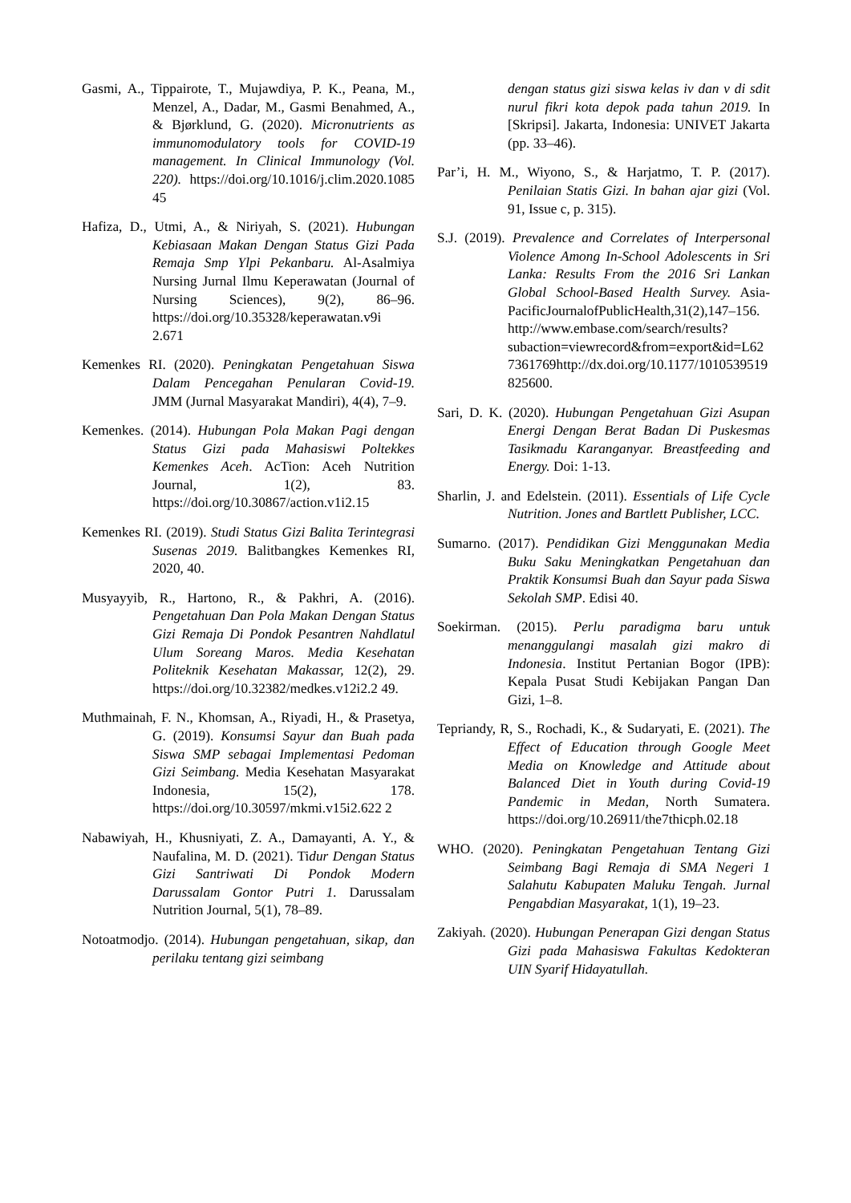Gasmi, A., Tippairote, T., Mujawdiya, P. K., Peana, M., Menzel, A., Dadar, M., Gasmi Benahmed, A., & Bjørklund, G. (2020). Micronutrients as immunomodulatory tools for COVID-19 management. In Clinical Immunology (Vol. 220). https://doi.org/10.1016/j.clim.2020.1085 45
Hafiza, D., Utmi, A., & Niriyah, S. (2021). Hubungan Kebiasaan Makan Dengan Status Gizi Pada Remaja Smp Ylpi Pekanbaru. Al-Asalmiya Nursing Jurnal Ilmu Keperawatan (Journal of Nursing Sciences), 9(2), 86–96. https://doi.org/10.35328/keperawatan.v9i 2.671
Kemenkes RI. (2020). Peningkatan Pengetahuan Siswa Dalam Pencegahan Penularan Covid-19. JMM (Jurnal Masyarakat Mandiri), 4(4), 7–9.
Kemenkes. (2014). Hubungan Pola Makan Pagi dengan Status Gizi pada Mahasiswi Poltekkes Kemenkes Aceh. AcTion: Aceh Nutrition Journal, 1(2), 83. https://doi.org/10.30867/action.v1i2.15
Kemenkes RI. (2019). Studi Status Gizi Balita Terintegrasi Susenas 2019. Balitbangkes Kemenkes RI, 2020, 40.
Musyayyib, R., Hartono, R., & Pakhri, A. (2016). Pengetahuan Dan Pola Makan Dengan Status Gizi Remaja Di Pondok Pesantren Nahdlatul Ulum Soreang Maros. Media Kesehatan Politeknik Kesehatan Makassar, 12(2), 29. https://doi.org/10.32382/medkes.v12i2.2 49.
Muthmainah, F. N., Khomsan, A., Riyadi, H., & Prasetya, G. (2019). Konsumsi Sayur dan Buah pada Siswa SMP sebagai Implementasi Pedoman Gizi Seimbang. Media Kesehatan Masyarakat Indonesia, 15(2), 178. https://doi.org/10.30597/mkmi.v15i2.622 2
Nabawiyah, H., Khusniyati, Z. A., Damayanti, A. Y., & Naufalina, M. D. (2021). Tidur Dengan Status Gizi Santriwati Di Pondok Modern Darussalam Gontor Putri 1. Darussalam Nutrition Journal, 5(1), 78–89.
Notoatmodjo. (2014). Hubungan pengetahuan, sikap, dan perilaku tentang gizi seimbang
dengan status gizi siswa kelas iv dan v di sdit nurul fikri kota depok pada tahun 2019. In [Skripsi]. Jakarta, Indonesia: UNIVET Jakarta (pp. 33–46).
Par’i, H. M., Wiyono, S., & Harjatmo, T. P. (2017). Penilaian Statis Gizi. In bahan ajar gizi (Vol. 91, Issue c, p. 315).
S.J. (2019). Prevalence and Correlates of Interpersonal Violence Among In-School Adolescents in Sri Lanka: Results From the 2016 Sri Lankan Global School-Based Health Survey. Asia-PacificJournalofPublicHealth,31(2),147–156. http://www.embase.com/search/results?subaction=viewrecord&from=export&id=L627361769http://dx.doi.org/10.1177/1010539519825600.
Sari, D. K. (2020). Hubungan Pengetahuan Gizi Asupan Energi Dengan Berat Badan Di Puskesmas Tasikmadu Karanganyar. Breastfeeding and Energy. Doi: 1-13.
Sharlin, J. and Edelstein. (2011). Essentials of Life Cycle Nutrition. Jones and Bartlett Publisher, LCC.
Sumarno. (2017). Pendidikan Gizi Menggunakan Media Buku Saku Meningkatkan Pengetahuan dan Praktik Konsumsi Buah dan Sayur pada Siswa Sekolah SMP. Edisi 40.
Soekirman. (2015). Perlu paradigma baru untuk menanggulangi masalah gizi makro di Indonesia. Institut Pertanian Bogor (IPB): Kepala Pusat Studi Kebijakan Pangan Dan Gizi, 1–8.
Tepriandy, R, S., Rochadi, K., & Sudaryati, E. (2021). The Effect of Education through Google Meet Media on Knowledge and Attitude about Balanced Diet in Youth during Covid-19 Pandemic in Medan, North Sumatera. https://doi.org/10.26911/the7thicph.02.18
WHO. (2020). Peningkatan Pengetahuan Tentang Gizi Seimbang Bagi Remaja di SMA Negeri 1 Salahutu Kabupaten Maluku Tengah. Jurnal Pengabdian Masyarakat, 1(1), 19–23.
Zakiyah. (2020). Hubungan Penerapan Gizi dengan Status Gizi pada Mahasiswa Fakultas Kedokteran UIN Syarif Hidayatullah.